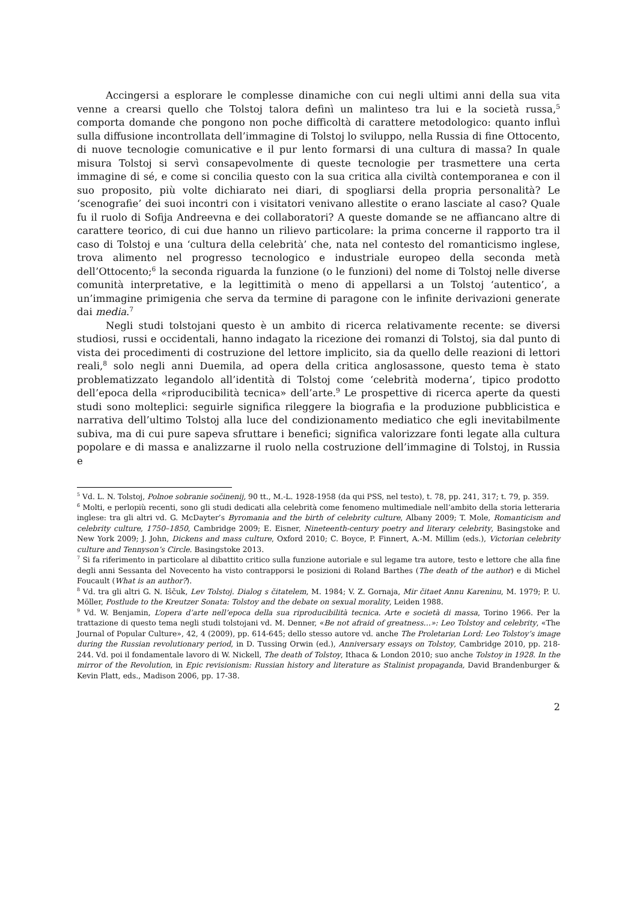Accingersi a esplorare le complesse dinamiche con cui negli ultimi anni della sua vita venne a crearsi quello che Tolstoj talora definì un malinteso tra lui e la società russa,<sup>5</sup> comporta domande che pongono non poche difficoltà di carattere metodologico: quanto influì sulla diffusione incontrollata dell’immagine di Tolstoj lo sviluppo, nella Russia di fine Ottocento, di nuove tecnologie comunicative e il pur lento formarsi di una cultura di massa? In quale misura Tolstoj si servì consapevolmente di queste tecnologie per trasmettere una certa immagine di sé, e come si concilia questo con la sua critica alla civiltà contemporanea e con il suo proposito, più volte dichiarato nei diari, di spogliarsi della propria personalità? Le ‘scenografie’ dei suoi incontri con i visitatori venivano allestite o erano lasciate al caso? Quale fu il ruolo di Sofija Andreevna e dei collaboratori? A queste domande se ne affiancano altre di carattere teorico, di cui due hanno un rilievo particolare: la prima concerne il rapporto tra il caso di Tolstoj e una ‘cultura della celebrità’ che, nata nel contesto del romanticismo inglese, trova alimento nel progresso tecnologico e industriale europeo della seconda metà dell’Ottocento;<sup>6</sup> la seconda riguarda la funzione (o le funzioni) del nome di Tolstoj nelle diverse comunità interpretative, e la legittimità o meno di appellarsi a un Tolstoj ‘autentico’, a un’immagine primigenia che serva da termine di paragone con le infinite derivazioni generate dai media.<sup>7</sup>
Negli studi tolstojani questo è un ambito di ricerca relativamente recente: se diversi studiosi, russi e occidentali, hanno indagato la ricezione dei romanzi di Tolstoj, sia dal punto di vista dei procedimenti di costruzione del lettore implicito, sia da quello delle reazioni di lettori reali,<sup>8</sup> solo negli anni Duemila, ad opera della critica anglosassone, questo tema è stato problematizzato legandolo all’identità di Tolstoj come ‘celebrità moderna’, tipico prodotto dell’epoca della «riproducibilità tecnica» dell’arte.<sup>9</sup> Le prospettive di ricerca aperte da questi studi sono molteplici: seguirle significa rileggere la biografia e la produzione pubblicistica e narrativa dell’ultimo Tolstoj alla luce del condizionamento mediatico che egli inevitabilmente subiva, ma di cui pure sapeva sfruttare i benefici; significa valorizzare fonti legate alla cultura popolare e di massa e analizzarne il ruolo nella costruzione dell’immagine di Tolstoj, in Russia e
<sup>5</sup> Vd. L. N. Tolstoj, Polnoe sobranie sočinenij, 90 tt., M.-L. 1928-1958 (da qui PSS, nel testo), t. 78, pp. 241, 317; t. 79, p. 359.
<sup>6</sup> Molti, e perlopiù recenti, sono gli studi dedicati alla celebrità come fenomeno multimediale nell’ambito della storia letteraria inglese: tra gli altri vd. G. McDayter’s Byromania and the birth of celebrity culture, Albany 2009; T. Mole, Romanticism and celebrity culture, 1750–1850, Cambridge 2009; E. Eisner, Nineteenth-century poetry and literary celebrity, Basingstoke and New York 2009; J. John, Dickens and mass culture, Oxford 2010; C. Boyce, P. Finnert, A.-M. Millim (eds.), Victorian celebrity culture and Tennyson’s Circle. Basingstoke 2013.
<sup>7</sup> Si fa riferimento in particolare al dibattito critico sulla funzione autoriale e sul legame tra autore, testo e lettore che alla fine degli anni Sessanta del Novecento ha visto contrapporsi le posizioni di Roland Barthes (The death of the author) e di Michel Foucault (What is an author?).
<sup>8</sup> Vd. tra gli altri G. N. Iščuk, Lev Tolstoj. Dialog s čitatelem, M. 1984; V. Z. Gornaja, Mir čitaet Annu Kareninu, M. 1979; P. U. Möller, Postlude to the Kreutzer Sonata: Tolstoy and the debate on sexual morality, Leiden 1988.
<sup>9</sup> Vd. W. Benjamin, L’opera d’arte nell’epoca della sua riproducibilità tecnica. Arte e società di massa, Torino 1966. Per la trattazione di questo tema negli studi tolstojani vd. M. Denner, «Be not afraid of greatness…»: Leo Tolstoy and celebrity, «The Journal of Popular Culture», 42, 4 (2009), pp. 614-645; dello stesso autore vd. anche The Proletarian Lord: Leo Tolstoy’s image during the Russian revolutionary period, in D. Tussing Orwin (ed.), Anniversary essays on Tolstoy, Cambridge 2010, pp. 218-244. Vd. poi il fondamentale lavoro di W. Nickell, The death of Tolstoy, Ithaca & London 2010; suo anche Tolstoy in 1928. In the mirror of the Revolution, in Epic revisionism: Russian history and literature as Stalinist propaganda, David Brandenburger & Kevin Platt, eds., Madison 2006, pp. 17-38.
2